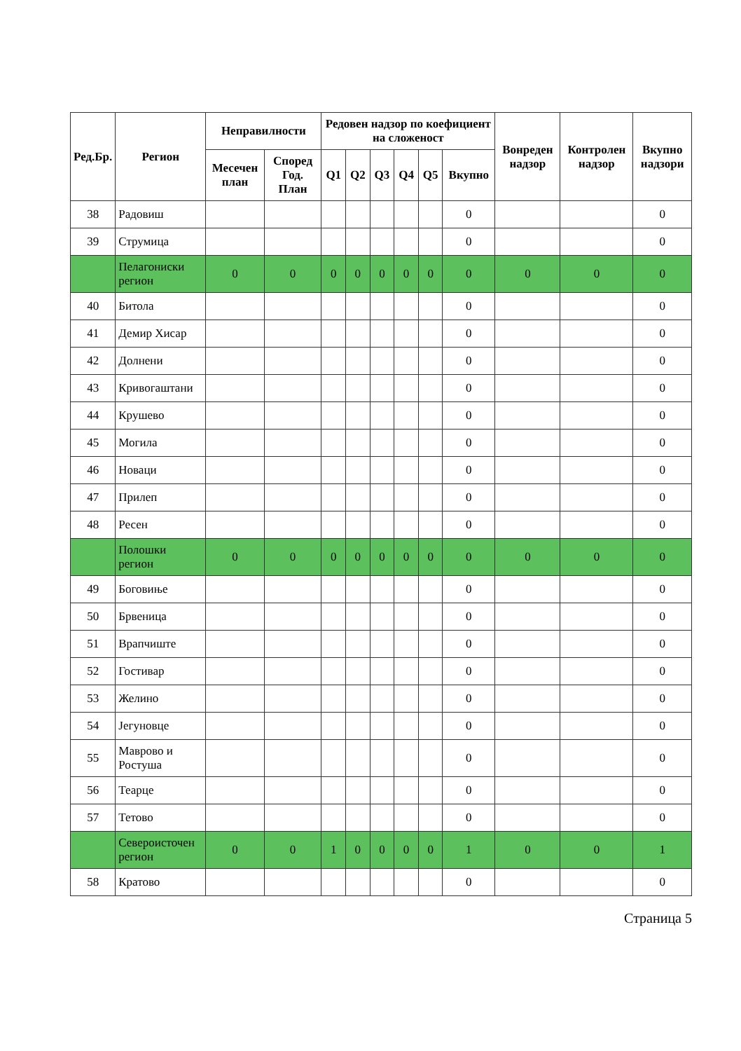| Ред.Бр. | Регион | Неправилности | | Редовен надзор по коефициент на сложеност | | | | | | Вонреден надзор | Контролен надзор | Вкупно надзори |
| --- | --- | --- | --- | --- | --- | --- | --- | --- | --- | --- | --- | --- |
| | | Месечен план | Според Год. План | Q1 | Q2 | Q3 | Q4 | Q5 | Вкупно | | | |
| 38 | Радовиш | | | | | | | | 0 | | | 0 |
| 39 | Струмица | | | | | | | | 0 | | | 0 |
| | Пелагониски регион | 0 | 0 | 0 | 0 | 0 | 0 | 0 | 0 | 0 | 0 | 0 |
| 40 | Битола | | | | | | | | 0 | | | 0 |
| 41 | Демир Хисар | | | | | | | | 0 | | | 0 |
| 42 | Долнени | | | | | | | | 0 | | | 0 |
| 43 | Кривогаштани | | | | | | | | 0 | | | 0 |
| 44 | Крушево | | | | | | | | 0 | | | 0 |
| 45 | Могила | | | | | | | | 0 | | | 0 |
| 46 | Новаци | | | | | | | | 0 | | | 0 |
| 47 | Прилеп | | | | | | | | 0 | | | 0 |
| 48 | Ресен | | | | | | | | 0 | | | 0 |
| | Полошки регион | 0 | 0 | 0 | 0 | 0 | 0 | 0 | 0 | 0 | 0 | 0 |
| 49 | Боговиње | | | | | | | | 0 | | | 0 |
| 50 | Брвеница | | | | | | | | 0 | | | 0 |
| 51 | Врапчиште | | | | | | | | 0 | | | 0 |
| 52 | Гостивар | | | | | | | | 0 | | | 0 |
| 53 | Желино | | | | | | | | 0 | | | 0 |
| 54 | Јегуновце | | | | | | | | 0 | | | 0 |
| 55 | Маврово и Ростуша | | | | | | | | 0 | | | 0 |
| 56 | Теарце | | | | | | | | 0 | | | 0 |
| 57 | Тетово | | | | | | | | 0 | | | 0 |
| | Североисточен регион | 0 | 0 | 1 | 0 | 0 | 0 | 0 | 1 | 0 | 0 | 1 |
| 58 | Кратово | | | | | | | | 0 | | | 0 |
Страница 5